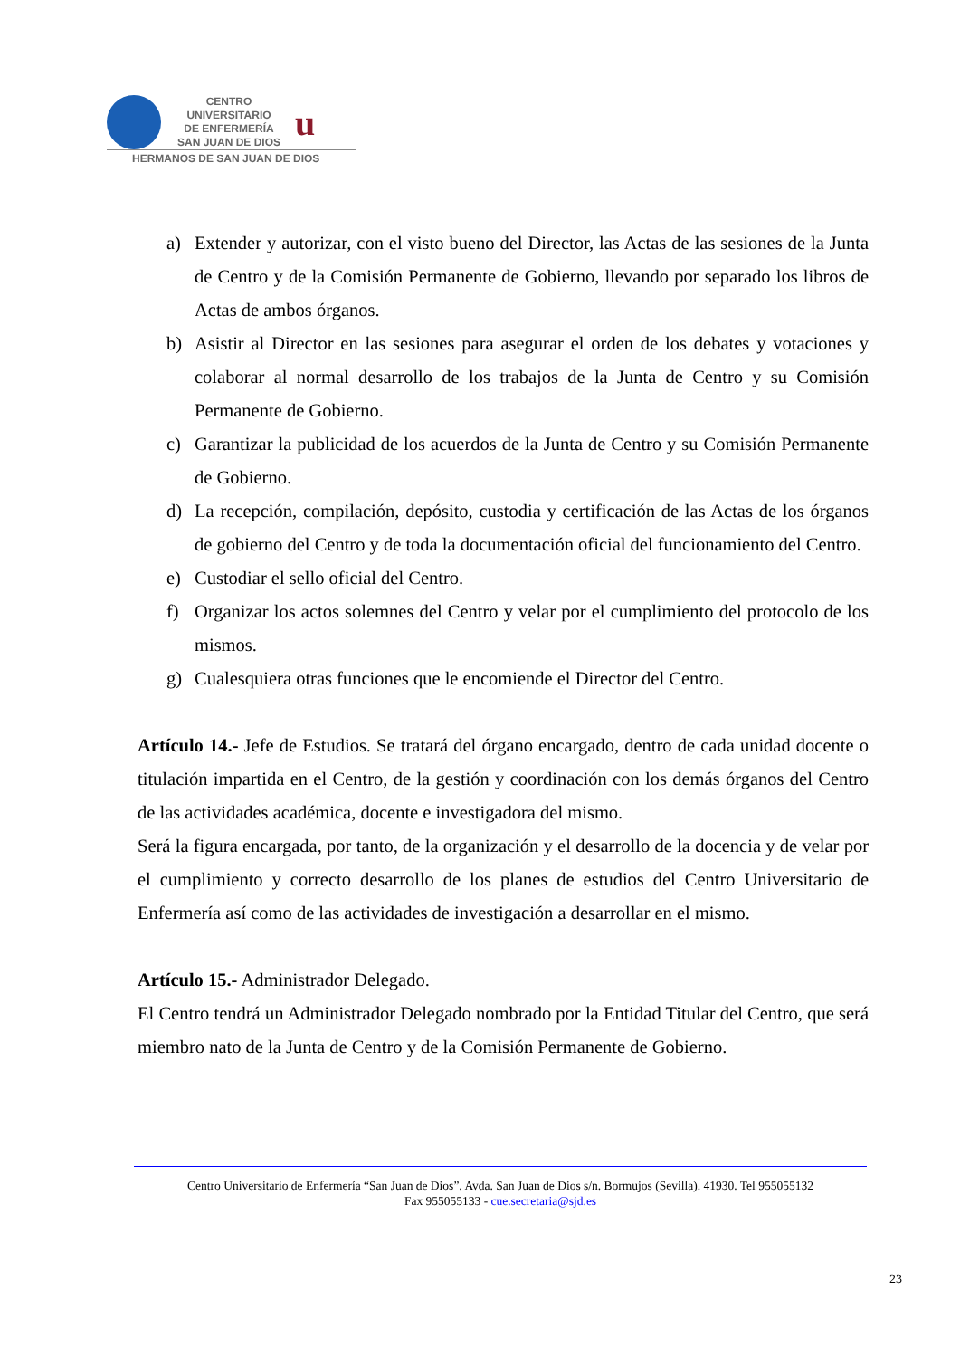CENTRO
UNIVERSITARIO
DE ENFERMERÍA
SAN JUAN DE DIOS
u
HERMANOS DE SAN JUAN DE DIOS
a) Extender y autorizar, con el visto bueno del Director, las Actas de las sesiones de la Junta de Centro y de la Comisión Permanente de Gobierno, llevando por separado los libros de Actas de ambos órganos.
b) Asistir al Director en las sesiones para asegurar el orden de los debates y votaciones y colaborar al normal desarrollo de los trabajos de la Junta de Centro y su Comisión Permanente de Gobierno.
c) Garantizar la publicidad de los acuerdos de la Junta de Centro y su Comisión Permanente de Gobierno.
d) La recepción, compilación, depósito, custodia y certificación de las Actas de los órganos de gobierno del Centro y de toda la documentación oficial del funcionamiento del Centro.
e) Custodiar el sello oficial del Centro.
f) Organizar los actos solemnes del Centro y velar por el cumplimiento del protocolo de los mismos.
g) Cualesquiera otras funciones que le encomiende el Director del Centro.
Artículo 14.- Jefe de Estudios. Se tratará del órgano encargado, dentro de cada unidad docente o titulación impartida en el Centro, de la gestión y coordinación con los demás órganos del Centro de las actividades académica, docente e investigadora del mismo.
Será la figura encargada, por tanto, de la organización y el desarrollo de la docencia y de velar por el cumplimiento y correcto desarrollo de los planes de estudios del Centro Universitario de Enfermería así como de las actividades de investigación a desarrollar en el mismo.
Artículo 15.- Administrador Delegado.
El Centro tendrá un Administrador Delegado nombrado por la Entidad Titular del Centro, que será miembro nato de la Junta de Centro y de la Comisión Permanente de Gobierno.
Centro Universitario de Enfermería “San Juan de Dios”. Avda. San Juan de Dios s/n. Bormujos (Sevilla). 41930. Tel 955055132
Fax 955055133 - cue.secretaria@sjd.es
23